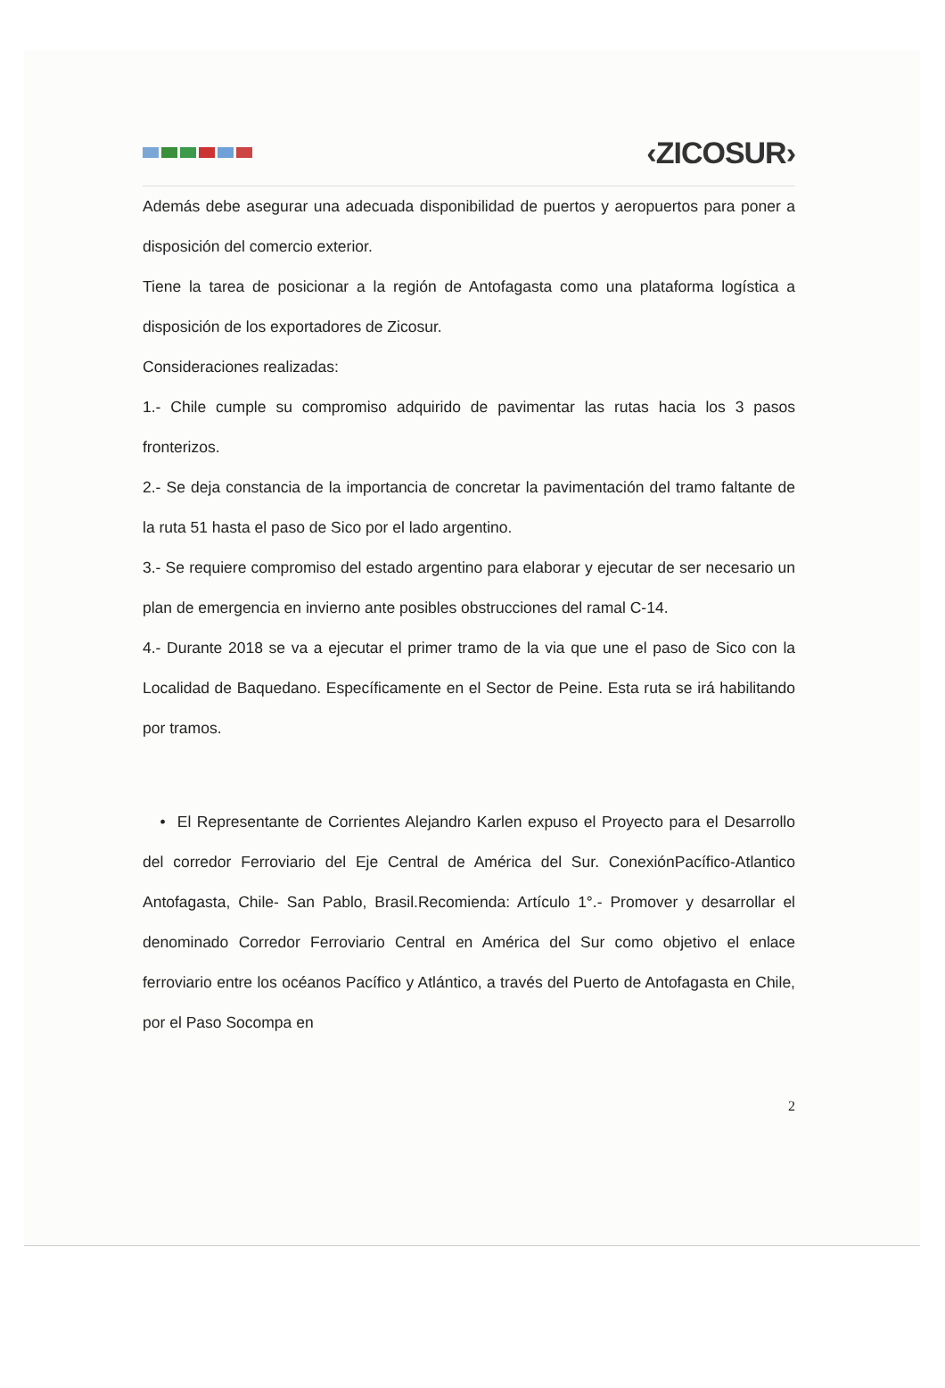‹ZICOSUR›
Además debe asegurar una adecuada disponibilidad de puertos y aeropuertos para poner a disposición del comercio exterior.
Tiene la tarea de posicionar a la región de Antofagasta como una plataforma logística a disposición de los exportadores de Zicosur.
Consideraciones realizadas:
1.- Chile cumple su compromiso adquirido de pavimentar las rutas hacia los 3 pasos fronterizos.
2.- Se deja constancia de la importancia de concretar la pavimentación del tramo faltante de la ruta 51 hasta el paso de Sico por el lado argentino.
3.- Se requiere compromiso del estado argentino para elaborar y ejecutar de ser necesario un plan de emergencia en invierno ante posibles obstrucciones del ramal C-14.
4.- Durante 2018 se va a ejecutar el primer tramo de la via que une el paso de Sico con la Localidad de Baquedano. Específicamente en el Sector de Peine. Esta ruta se irá habilitando por tramos.
• El Representante de Corrientes Alejandro Karlen expuso el Proyecto para el Desarrollo del corredor Ferroviario del Eje Central de América del Sur. ConexiónPacífico-Atlantico Antofagasta, Chile- San Pablo, Brasil.Recomienda: Artículo 1°.- Promover y desarrollar el denominado Corredor Ferroviario Central en América del Sur como objetivo el enlace ferroviario entre los océanos Pacífico y Atlántico, a través del Puerto de Antofagasta en Chile, por el Paso Socompa en
2